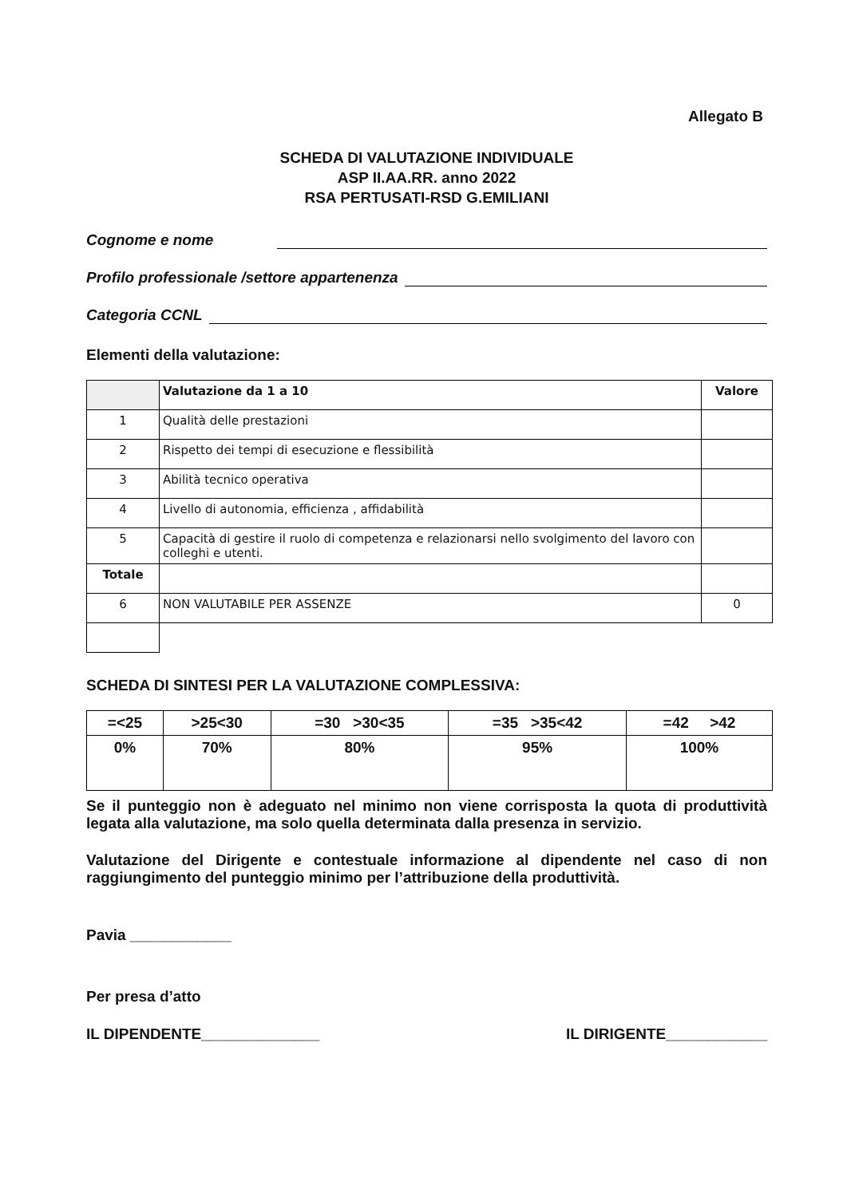Allegato B
SCHEDA DI VALUTAZIONE INDIVIDUALE
ASP II.AA.RR. anno 2022
RSA PERTUSATI-RSD G.EMILIANI
Cognome e nome
Profilo professionale /settore appartenenza
Categoria CCNL
Elementi della valutazione:
| | Valutazione da 1 a 10 | Valore |
| 1 | Qualità delle prestazioni | |
| 2 | Rispetto dei tempi di esecuzione e flessibilità | |
| 3 | Abilità tecnico operativa | |
| 4 | Livello di autonomia, efficienza , affidabilità | |
| 5 | Capacità di gestire il ruolo di competenza e relazionarsi nello svolgimento del lavoro con colleghi e utenti. | |
| Totale | | |
| 6 | NON VALUTABILE PER ASSENZE | 0 |
SCHEDA DI SINTESI PER LA VALUTAZIONE COMPLESSIVA:
| =<25 | >25<30 | =30 >30<35 | =35 >35<42 | =42 >42 |
| 0% | 70% | 80% | 95% | 100% |
Se il punteggio non è adeguato nel minimo non viene corrisposta la quota di produttività legata alla valutazione, ma solo quella determinata dalla presenza in servizio.
Valutazione del Dirigente e contestuale informazione al dipendente nel caso di non raggiungimento del punteggio minimo per l’attribuzione della produttività.
Pavia ____________
Per presa d’atto
IL DIPENDENTE______________ IL DIRIGENTE____________